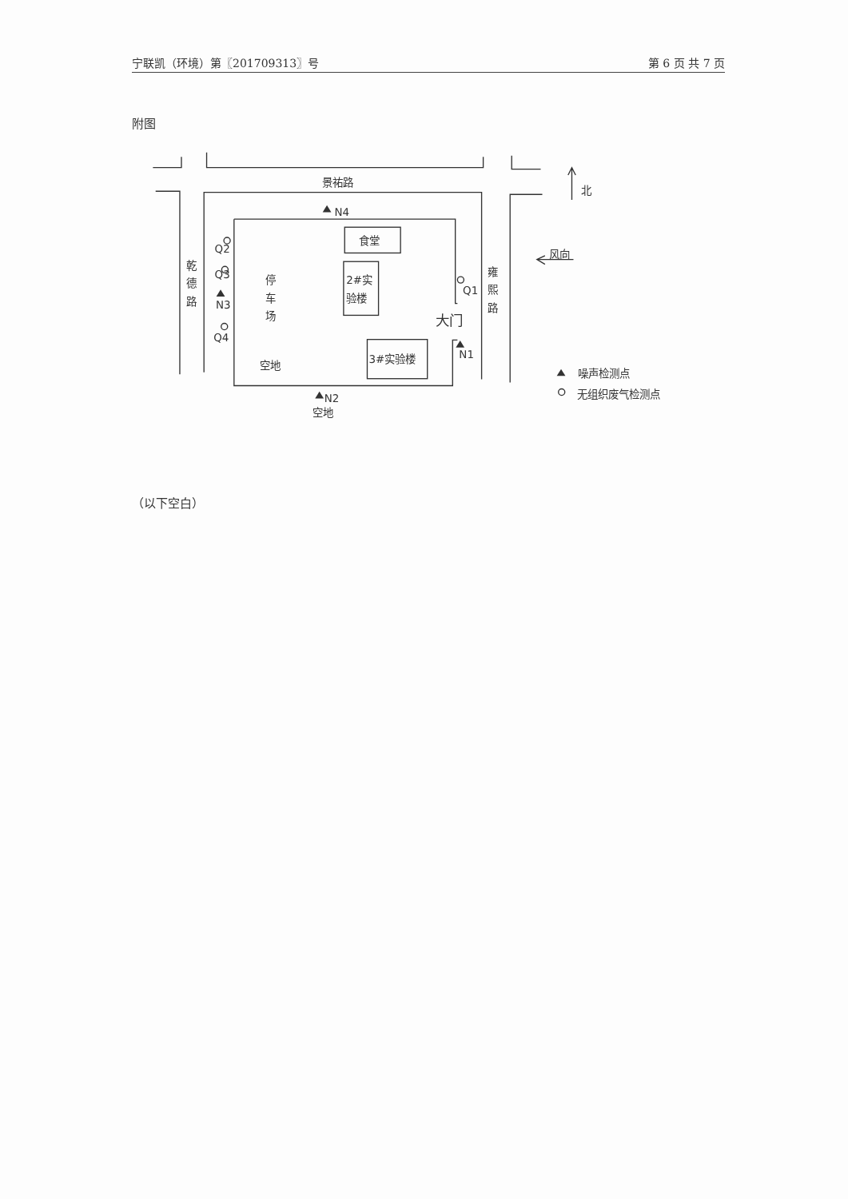宁联凯（环境）第〖201709313〗号 第 6 页 共 7 页
附图
景祐路
N4
食堂
Q2
乾
德
路
Q3
N3
Q4
停
车
场
2#实
验楼
雍
熙
路
Q1
大门
N1
3#实验楼
空地
N2
空地
北
风向
噪声检测点
无组织废气检测点
（以下空白）